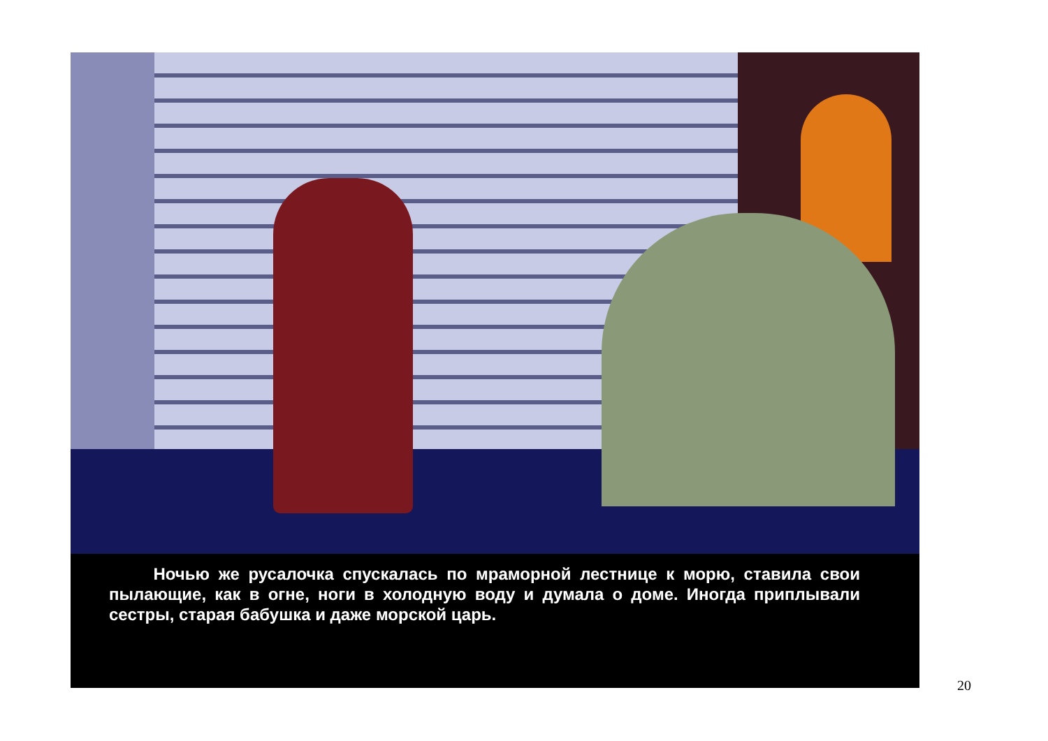Ночью же русалочка спускалась по мраморной лестнице к морю, ставила свои пылающие, как в огне, ноги в холодную воду и думала о доме. Иногда приплывали сестры, старая бабушка и даже морской царь.
20